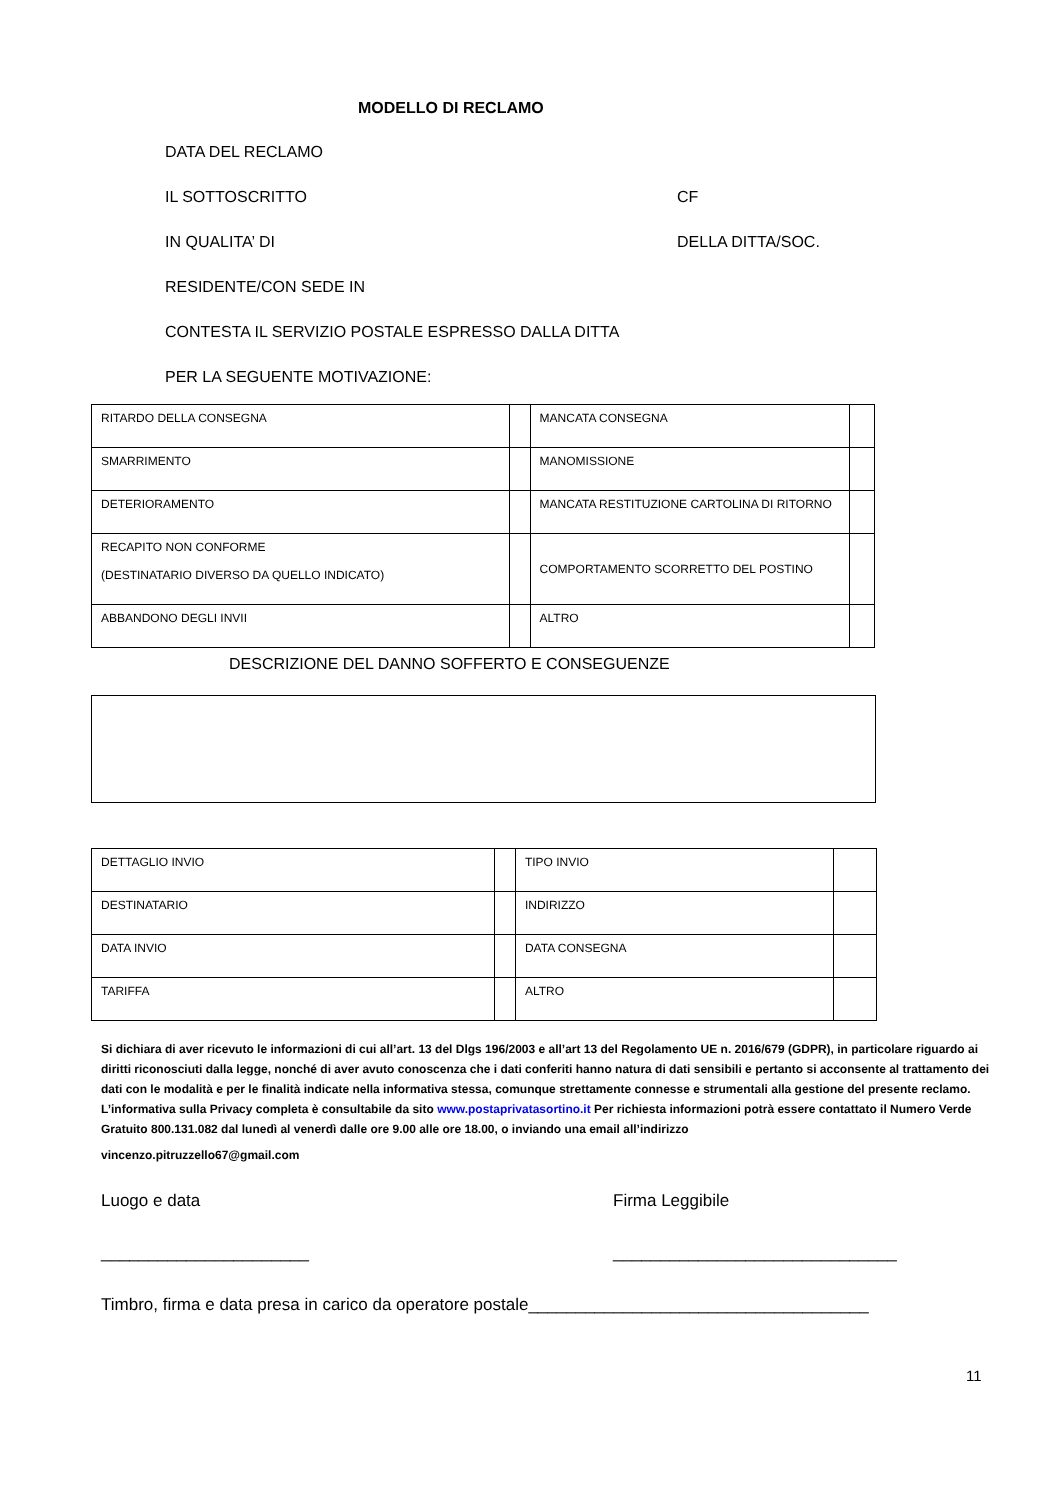MODELLO DI RECLAMO
DATA DEL RECLAMO
IL SOTTOSCRITTO CF
IN QUALITA’ DI DELLA DITTA/SOC.
RESIDENTE/CON SEDE IN
CONTESTA IL SERVIZIO POSTALE ESPRESSO DALLA DITTA
PER LA SEGUENTE MOTIVAZIONE:
| RITARDO DELLA CONSEGNA | | MANCATA CONSEGNA | |
| SMARRIMENTO | | MANOMISSIONE | |
| DETERIORAMENTO | | MANCATA RESTITUZIONE CARTOLINA DI RITORNO | |
| RECAPITO NON CONFORME (DESTINATARIO DIVERSO DA QUELLO INDICATO) | | COMPORTAMENTO SCORRETTO DEL POSTINO | |
| ABBANDONO DEGLI INVII | | ALTRO | |
DESCRIZIONE DEL DANNO SOFFERTO E CONSEGUENZE
| DETTAGLIO INVIO | | TIPO INVIO | |
| DESTINATARIO | | INDIRIZZO | |
| DATA INVIO | | DATA CONSEGNA | |
| TARIFFA | | ALTRO | |
Si dichiara di aver ricevuto le informazioni di cui all’art. 13 del Dlgs 196/2003 e all’art 13 del Regolamento UE n. 2016/679 (GDPR), in particolare riguardo ai diritti riconosciuti dalla legge, nonché di aver avuto conoscenza che i dati conferiti hanno natura di dati sensibili e pertanto si acconsente al trattamento dei dati con le modalità e per le finalità indicate nella informativa stessa, comunque strettamente connesse e strumentali alla gestione del presente reclamo. L’informativa sulla Privacy completa è consultabile da sito www.postaprivatasortino.it Per richiesta informazioni potrà essere contattato il Numero Verde Gratuito 800.131.082 dal lunedì al venerdì dalle ore 9.00 alle ore 18.00, o inviando una email all’indirizzo
vincenzo.pitruzzello67@gmail.com
Luogo e data Firma Leggibile
______________________ ______________________________
Timbro, firma e data presa in carico da operatore postale____________________________________
11